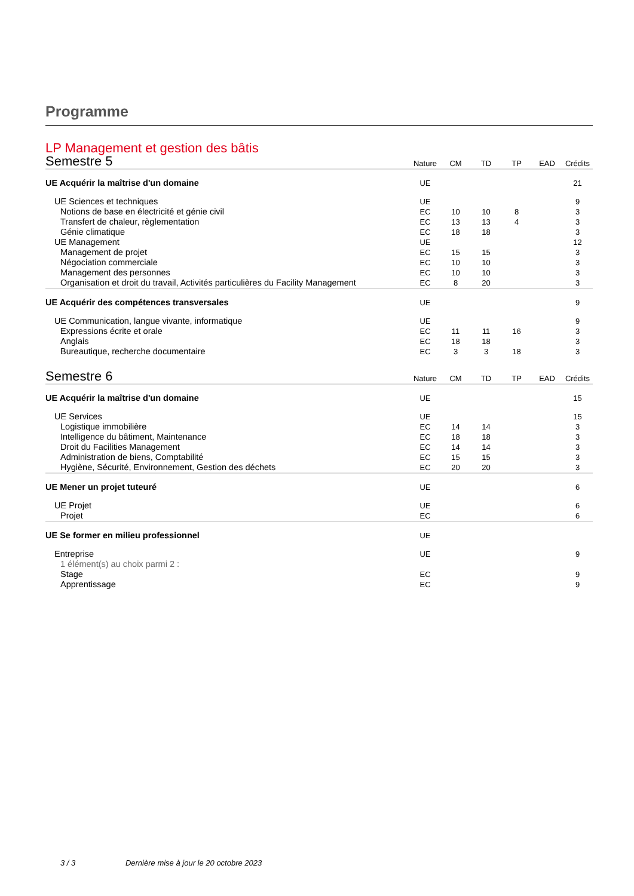Programme
LP Management et gestion des bâtis
| Semestre 5 | Nature | CM | TD | TP | EAD | Crédits |
| --- | --- | --- | --- | --- | --- | --- |
| UE Acquérir la maîtrise d'un domaine | UE | | | | | 21 |
| UE Sciences et techniques | UE | | | | | 9 |
| Notions de base en électricité et génie civil | EC | 10 | 10 | 8 | | 3 |
| Transfert de chaleur, règlementation | EC | 13 | 13 | 4 | | 3 |
| Génie climatique | EC | 18 | 18 | | | 3 |
| UE Management | UE | | | | | 12 |
| Management de projet | EC | 15 | 15 | | | 3 |
| Négociation commerciale | EC | 10 | 10 | | | 3 |
| Management des personnes | EC | 10 | 10 | | | 3 |
| Organisation et droit du travail, Activités particulières du Facility Management | EC | 8 | 20 | | | 3 |
| UE Acquérir des compétences transversales | UE | | | | | 9 |
| UE Communication, langue vivante, informatique | UE | | | | | 9 |
| Expressions écrite et orale | EC | 11 | 11 | 16 | | 3 |
| Anglais | EC | 18 | 18 | | | 3 |
| Bureautique, recherche documentaire | EC | 3 | 3 | 18 | | 3 |
| Semestre 6 | Nature | CM | TD | TP | EAD | Crédits |
| UE Acquérir la maîtrise d'un domaine | UE | | | | | 15 |
| UE Services | UE | | | | | 15 |
| Logistique immobilière | EC | 14 | 14 | | | 3 |
| Intelligence du bâtiment, Maintenance | EC | 18 | 18 | | | 3 |
| Droit du Facilities Management | EC | 14 | 14 | | | 3 |
| Administration de biens, Comptabilité | EC | 15 | 15 | | | 3 |
| Hygiène, Sécurité, Environnement, Gestion des déchets | EC | 20 | 20 | | | 3 |
| UE Mener un projet tuteuré | UE | | | | | 6 |
| UE Projet | UE | | | | | 6 |
| Projet | EC | | | | | 6 |
| UE Se former en milieu professionnel | UE | | | | | |
| Entreprise | UE | | | | | 9 |
| 1 élément(s) au choix parmi 2 : | | | | | | |
| Stage | EC | | | | | 9 |
| Apprentissage | EC | | | | | 9 |
3 / 3 Dernière mise à jour le 20 octobre 2023